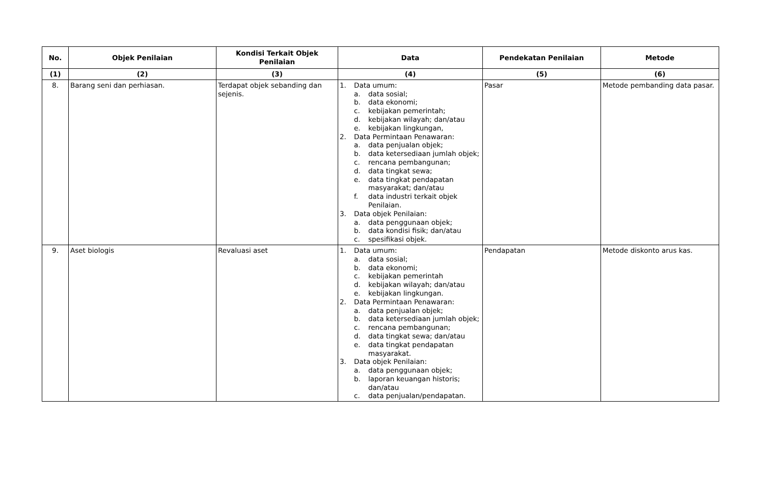| No. | Objek Penilaian | Kondisi Terkait Objek Penilaian | Data | Pendekatan Penilaian | Metode |
| --- | --- | --- | --- | --- | --- |
| (1) | (2) | (3) | (4) | (5) | (6) |
| 8. | Barang seni dan perhiasan. | Terdapat objek sebanding dan sejenis. | 1. Data umum: a. data sosial; b. data ekonomi; c. kebijakan pemerintah; d. kebijakan wilayah; dan/atau e. kebijakan lingkungan, 2. Data Permintaan Penawaran: a. data penjualan objek; b. data ketersediaan jumlah objek; c. rencana pembangunan; d. data tingkat sewa; e. data tingkat pendapatan masyarakat; dan/atau f. data industri terkait objek Penilaian. 3. Data objek Penilaian: a. data penggunaan objek; b. data kondisi fisik; dan/atau c. spesifikasi objek. | Pasar | Metode pembanding data pasar. |
| 9. | Aset biologis | Revaluasi aset | 1. Data umum: a. data sosial; b. data ekonomi; c. kebijakan pemerintah d. kebijakan wilayah; dan/atau e. kebijakan lingkungan. 2. Data Permintaan Penawaran: a. data penjualan objek; b. data ketersediaan jumlah objek; c. rencana pembangunan; d. data tingkat sewa; dan/atau e. data tingkat pendapatan masyarakat. 3. Data objek Penilaian: a. data penggunaan objek; b. laporan keuangan historis; dan/atau c. data penjualan/pendapatan. | Pendapatan | Metode diskonto arus kas. |